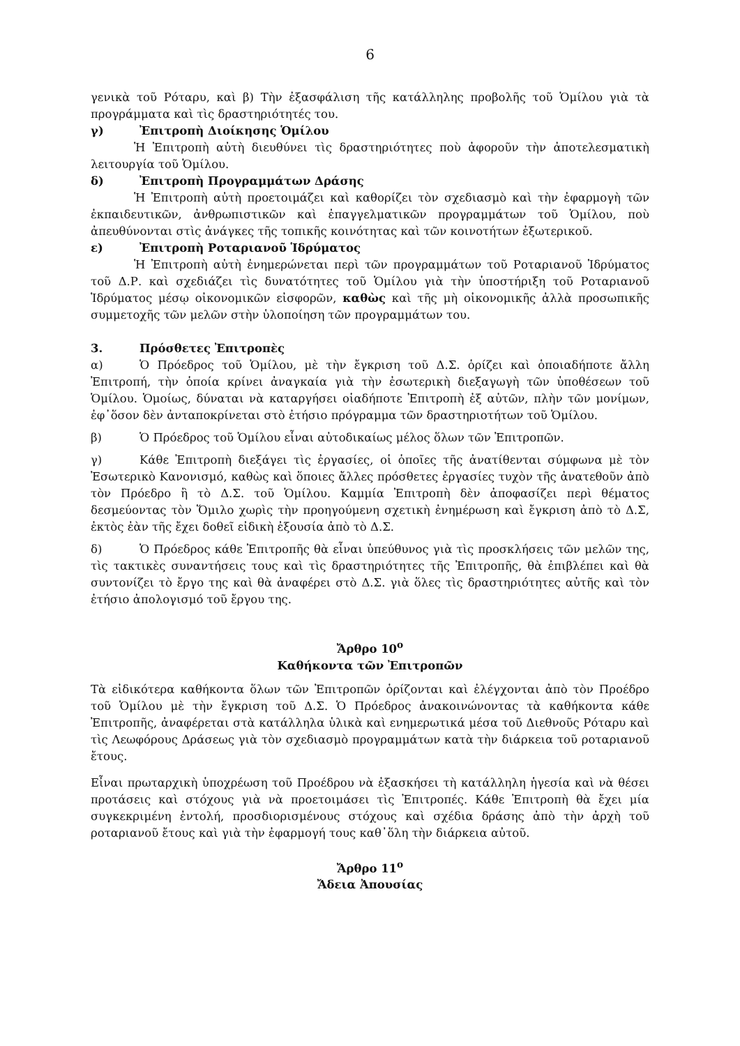6
γενικὰ τοῦ Ρόταρυ, καὶ β) Τὴν ἐξασφάλιση τῆς κατάλληλης προβολῆς τοῦ Ὁμίλου γιὰ τὰ προγράμματα καὶ τὶς δραστηριότητές του.
γ) Ἐπιτροπὴ Διοίκησης Ὁμίλου
Ἡ Ἐπιτροπὴ αὐτὴ διευθύνει τὶς δραστηριότητες ποὺ ἀφοροῦν τὴν ἀποτελεσματικὴ λειτουργία τοῦ Ὁμίλου.
δ) Ἐπιτροπὴ Προγραμμάτων Δράσης
Ἡ Ἐπιτροπὴ αὐτὴ προετοιμάζει καὶ καθορίζει τὸν σχεδιασμὸ καὶ τὴν ἐφαρμογὴ τῶν ἐκπαιδευτικῶν, ἀνθρωπιστικῶν καὶ ἐπαγγελματικῶν προγραμμάτων τοῦ Ὁμίλου, ποὺ ἀπευθύνονται στὶς ἀνάγκες τῆς τοπικῆς κοινότητας καὶ τῶν κοινοτήτων ἐξωτερικοῦ.
ε) Ἐπιτροπὴ Ροταριανοῦ Ἱδρύματος
Ἡ Ἐπιτροπὴ αὐτὴ ἐνημερώνεται περὶ τῶν προγραμμάτων τοῦ Ροταριανοῦ Ἱδρύματος τοῦ Δ.Ρ. καὶ σχεδιάζει τὶς δυνατότητες τοῦ Ὁμίλου γιὰ τὴν ὑποστήριξη τοῦ Ροταριανοῦ Ἱδρύματος μέσῳ οἰκονομικῶν εἰσφορῶν, καθὼς καὶ τῆς μὴ οἰκονομικῆς ἀλλὰ προσωπικῆς συμμετοχῆς τῶν μελῶν στὴν ὑλοποίηση τῶν προγραμμάτων του.
3. Πρόσθετες Ἐπιτροπὲς
α) Ὁ Πρόεδρος τοῦ Ὁμίλου, μὲ τὴν ἔγκριση τοῦ Δ.Σ. ὁρίζει καὶ ὁποιαδήποτε ἄλλη Ἐπιτροπή, τὴν ὁποία κρίνει ἀναγκαία γιὰ τὴν ἐσωτερικὴ διεξαγωγὴ τῶν ὑποθέσεων τοῦ Ὁμίλου. Ὁμοίως, δύναται νὰ καταργήσει οἱαδήποτε Ἐπιτροπὴ ἐξ αὐτῶν, πλὴν τῶν μονίμων, ἐφ᾽ὅσον δὲν ἀνταποκρίνεται στὸ ἐτήσιο πρόγραμμα τῶν δραστηριοτήτων τοῦ Ὁμίλου.
β) Ὁ Πρόεδρος τοῦ Ὁμίλου εἶναι αὐτοδικαίως μέλος ὅλων τῶν Ἐπιτροπῶν.
γ) Κάθε Ἐπιτροπὴ διεξάγει τὶς ἐργασίες, οἱ ὁποῖες τῆς ἀνατίθενται σύμφωνα μὲ τὸν Ἐσωτερικὸ Κανονισμό, καθὼς καὶ ὅποιες ἄλλες πρόσθετες ἐργασίες τυχὸν τῆς ἀνατεθοῦν ἀπὸ τὸν Πρόεδρο ἢ τὸ Δ.Σ. τοῦ Ὁμίλου. Καμμία Ἐπιτροπὴ δὲν ἀποφασίζει περὶ θέματος δεσμεύοντας τὸν Ὅμιλο χωρὶς τὴν προηγούμενη σχετικὴ ἐνημέρωση καὶ ἔγκριση ἀπὸ τὸ Δ.Σ, ἐκτὸς ἐὰν τῆς ἔχει δοθεῖ εἰδικὴ ἐξουσία ἀπὸ τὸ Δ.Σ.
δ) Ὁ Πρόεδρος κάθε Ἐπιτροπῆς θὰ εἶναι ὑπεύθυνος γιὰ τὶς προσκλήσεις τῶν μελῶν της, τὶς τακτικὲς συναντήσεις τους καὶ τὶς δραστηριότητες τῆς Ἐπιτροπῆς, θὰ ἐπιβλέπει καὶ θὰ συντονίζει τὸ ἔργο της καὶ θὰ ἀναφέρει στὸ Δ.Σ. γιὰ ὅλες τὶς δραστηριότητες αὐτῆς καὶ τὸν ἐτήσιο ἀπολογισμό τοῦ ἔργου της.
Ἄρθρο 10<sup>ο</sup>
Καθήκοντα τῶν Ἐπιτροπῶν
Τὰ εἰδικότερα καθήκοντα ὅλων τῶν Ἐπιτροπῶν ὁρίζονται καὶ ἐλέγχονται ἀπὸ τὸν Προέδρο τοῦ Ὁμίλου μὲ τὴν ἔγκριση τοῦ Δ.Σ. Ὁ Πρόεδρος ἀνακοινώνοντας τὰ καθήκοντα κάθε Ἐπιτροπῆς, ἀναφέρεται στὰ κατάλληλα ὑλικὰ καὶ ενημερωτικά μέσα τοῦ Διεθνοῦς Ρόταρυ καὶ τὶς Λεωφόρους Δράσεως γιὰ τὸν σχεδιασμὸ προγραμμάτων κατὰ τὴν διάρκεια τοῦ ροταριανοῦ ἔτους.
Εἶναι πρωταρχικὴ ὑποχρέωση τοῦ Προέδρου νὰ ἐξασκήσει τὴ κατάλληλη ἡγεσία καὶ νὰ θέσει προτάσεις καὶ στόχους γιὰ νὰ προετοιμάσει τὶς Ἐπιτροπές. Κάθε Ἐπιτροπὴ θὰ ἔχει μία συγκεκριμένη ἐντολή, προσδιορισμένους στόχους καὶ σχέδια δράσης ἀπὸ τὴν ἀρχὴ τοῦ ροταριανοῦ ἔτους καὶ γιὰ τὴν ἐφαρμογή τους καθ᾽ὅλη τὴν διάρκεια αὐτοῦ.
Ἄρθρο 11<sup>ο</sup>
Ἄδεια Ἀπουσίας